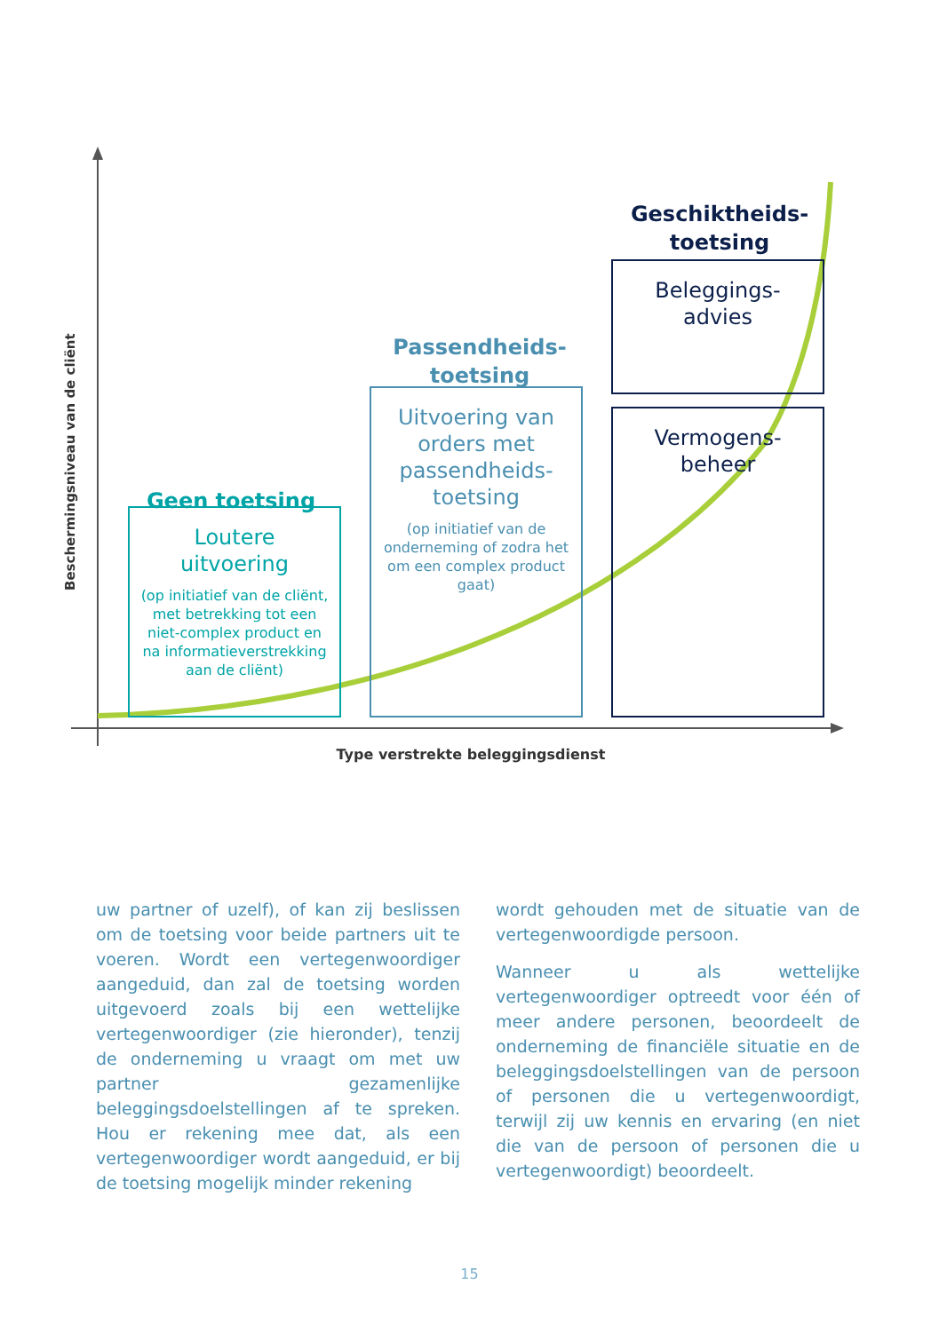Beschermingsniveau van de cliënt
Geen toetsing
Passendheids-
toetsing
Geschiktheids-
toetsing
Loutere
uitvoering
(op initiatief van de cliënt, met betrekking tot een niet-complex product en na informatieverstrekking aan de cliënt)
Uitvoering van orders met passendheids-toetsing
(op initiatief van de onderneming of zodra het om een complex product gaat)
Beleggings-
advies
Vermogens-
beheer
Type verstrekte beleggingsdienst
uw partner of uzelf), of kan zij beslissen om de toetsing voor beide partners uit te voeren. Wordt een vertegenwoordiger aangeduid, dan zal de toetsing worden uitgevoerd zoals bij een wettelijke vertegenwoordiger (zie hieronder), tenzij de onderneming u vraagt om met uw partner gezamenlijke beleggingsdoelstellingen af te spreken. Hou er rekening mee dat, als een vertegenwoordiger wordt aangeduid, er bij de toetsing mogelijk minder rekening
wordt gehouden met de situatie van de vertegenwoordigde persoon.
Wanneer u als wettelijke vertegenwoordiger optreedt voor één of meer andere personen, beoordeelt de onderneming de financiële situatie en de beleggingsdoelstellingen van de persoon of personen die u vertegenwoordigt, terwijl zij uw kennis en ervaring (en niet die van de persoon of personen die u vertegenwoordigt) beoordeelt.
15